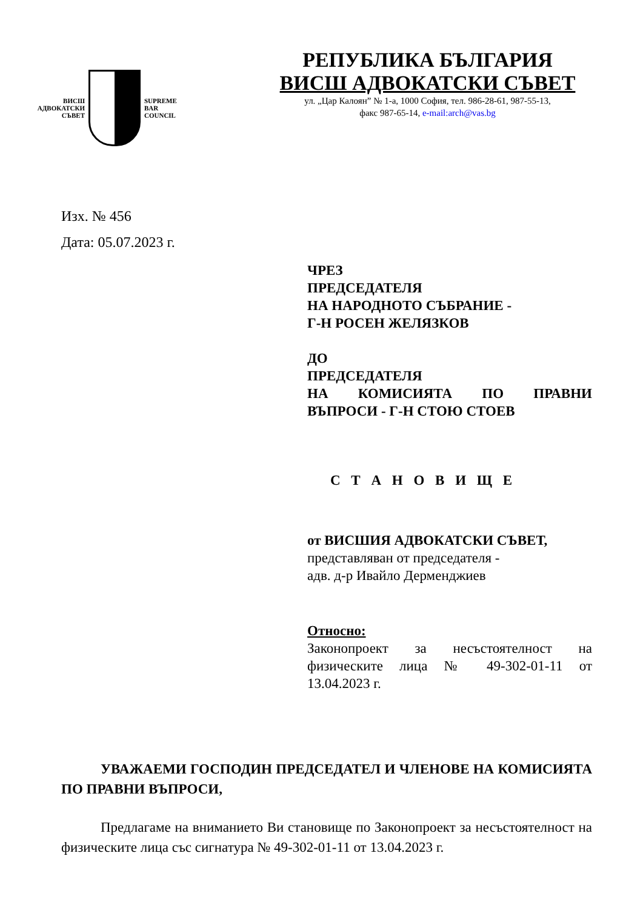ВИСШ
АДВОКАТСКИ
СЪВЕТ
SUPREME
BAR
COUNCIL
РЕПУБЛИКА БЪЛГАРИЯ
ВИСШ АДВОКАТСКИ СЪВЕТ
ул. „Цар Калоян” № 1-а, 1000 София, тел. 986-28-61, 987-55-13,
факс 987-65-14, e-mail:arch@vas.bg
Изх. № 456
Дата: 05.07.2023 г.
ЧРЕЗ
ПРЕДСЕДАТЕЛЯ
НА НАРОДНОТО СЪБРАНИЕ -
Г-Н РОСЕН ЖЕЛЯЗКОВ
ДО
ПРЕДСЕДАТЕЛЯ
НА КОМИСИЯТА ПО ПРАВНИ
ВЪПРОСИ - Г-Н СТОЮ СТОЕВ
С Т А Н О В И Щ Е
от ВИСШИЯ АДВОКАТСКИ СЪВЕТ,
представляван от председателя -
адв. д-р Ивайло Дерменджиев
Относно:
Законопроект за несъстоятелност на физическите лица № 49-302-01-11 от 13.04.2023 г.
УВАЖАЕМИ ГОСПОДИН ПРЕДСЕДАТЕЛ И ЧЛЕНОВЕ НА КОМИСИЯТА ПО ПРАВНИ ВЪПРОСИ,
Предлагаме на вниманието Ви становище по Законопроект за несъстоятелност на физическите лица със сигнатура № 49-302-01-11 от 13.04.2023 г.